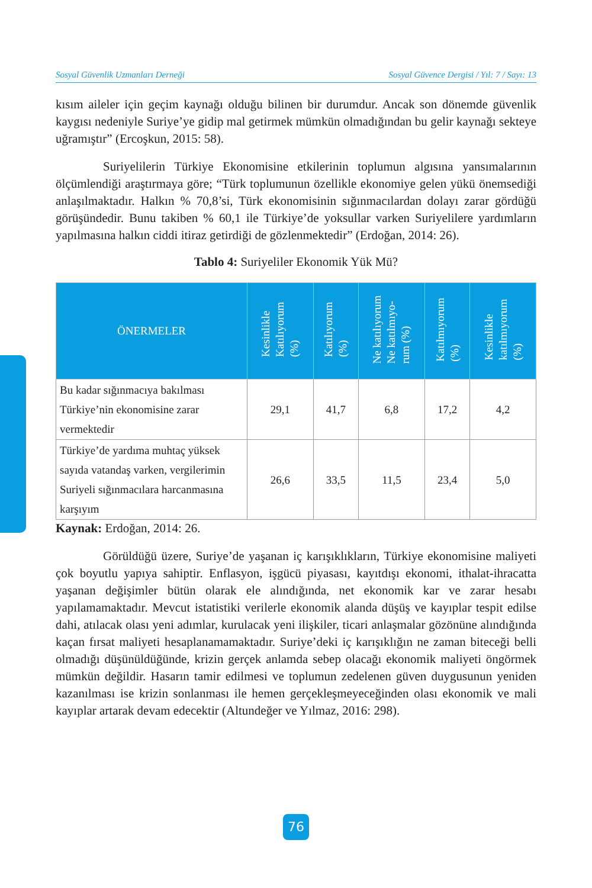Sosyal Güvenlik Uzmanları Derneği Sosyal Güvence Dergisi / Yıl: 7 / Sayı: 13
kısım aileler için geçim kaynağı olduğu bilinen bir durumdur. Ancak son dönemde güvenlik kaygısı nedeniyle Suriye’ye gidip mal getirmek mümkün olmadığından bu gelir kaynağı sekteye uğramıştır” (Ercoşkun, 2015: 58).
Suriyelilerin Türkiye Ekonomisine etkilerinin toplumun algısına yansımalarının ölçümlendiği araştırmaya göre; “Türk toplumunun özellikle ekonomiye gelen yükü önemsediği anlaşılmaktadır. Halkın % 70,8’si, Türk ekonomisinin sığınmacılardan dolayı zarar gördüğü görüşündedir. Bunu takiben % 60,1 ile Türkiye’de yoksullar varken Suriyelilere yardımların yapılmasına halkın ciddi itiraz getirdiği de gözlenmektedir” (Erdoğan, 2014: 26).
Tablo 4: Suriyeliler Ekonomik Yük Mü?
| ÖNERMELER | Kesinlikle Katılıyorum (%) | Katılıyorum (%) | Ne katılıyorum Ne katılmıyo- rum (%) | Katılmıyorum (%) | Kesinlikle katılmıyorum (%) |
| --- | --- | --- | --- | --- | --- |
| Bu kadar sığınmacıya bakılması Türkiye’nin ekonomisine zarar vermektedir | 29,1 | 41,7 | 6,8 | 17,2 | 4,2 |
| Türkiye’de yardıma muhtaç yüksek sayıda vatandaş varken, vergilerimin Suriyeli sığınmacılara harcanmasına karşıyım | 26,6 | 33,5 | 11,5 | 23,4 | 5,0 |
Kaynak: Erdoğan, 2014: 26.
Görüldüğü üzere, Suriye’de yaşanan iç karışıklıkların, Türkiye ekonomisine maliyeti çok boyutlu yapıya sahiptir. Enflasyon, işgücü piyasası, kayıtdışı ekonomi, ithalat-ihracatta yaşanan değişimler bütün olarak ele alındığında, net ekonomik kar ve zarar hesabı yapılamamaktadır. Mevcut istatistiki verilerle ekonomik alanda düşüş ve kayıplar tespit edilse dahi, atılacak olası yeni adımlar, kurulacak yeni ilişkiler, ticari anlaşmalar gözönüne alındığında kaçan fırsat maliyeti hesaplanamamaktadır. Suriye’deki iç karışıklığın ne zaman biteceği belli olmadığı düşünüldüğünde, krizin gerçek anlamda sebep olacağı ekonomik maliyeti öngörmek mümkün değildir. Hasarın tamir edilmesi ve toplumun zedelenen güven duygusunun yeniden kazanılması ise krizin sonlanması ile hemen gerçekleşmeyeceğinden olası ekonomik ve mali kayıplar artarak devam edecektir (Altundeğer ve Yılmaz, 2016: 298).
76